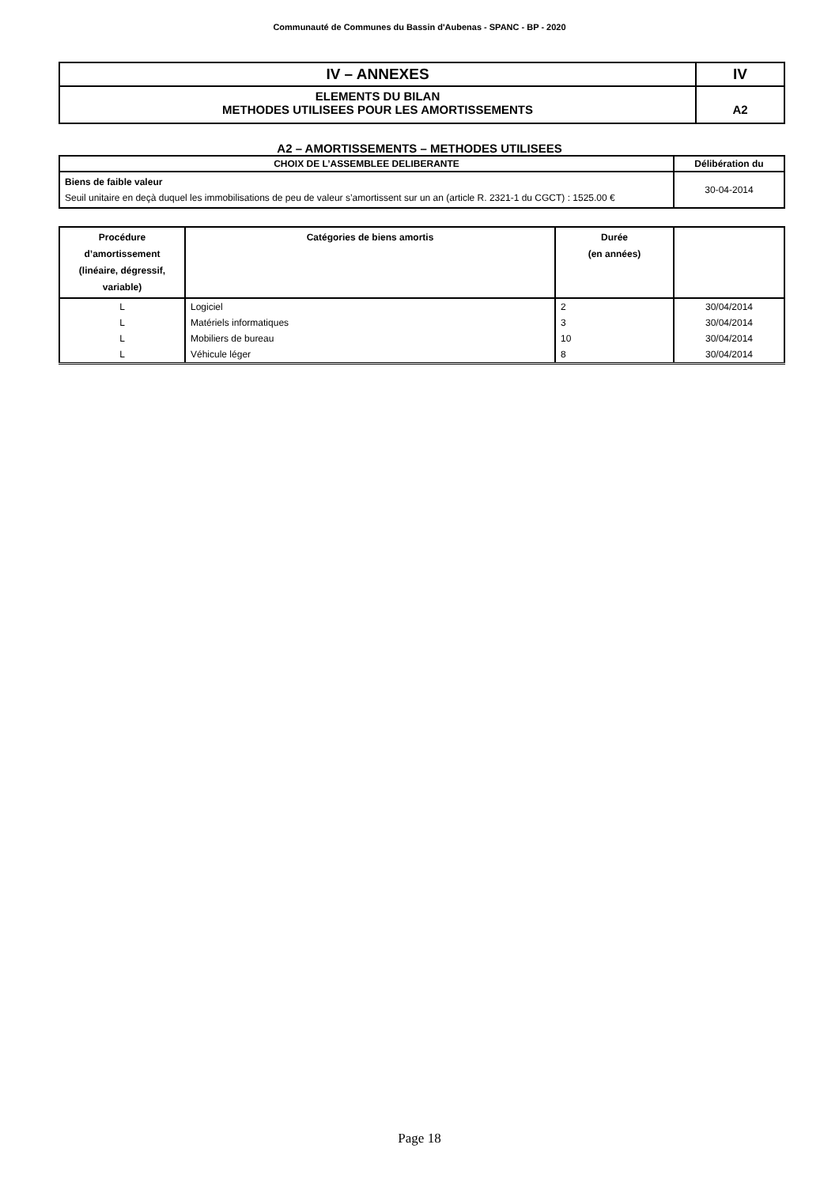Communauté de Communes du Bassin d'Aubenas - SPANC - BP - 2020
| IV – ANNEXES | IV |
| ELEMENTS DU BILAN METHODES UTILISEES POUR LES AMORTISSEMENTS | A2 |
A2 – AMORTISSEMENTS – METHODES UTILISEES
| CHOIX DE L’ASSEMBLEE DELIBERANTE | Délibération du |
| --- | --- |
| Biens de faible valeur Seuil unitaire en deçà duquel les immobilisations de peu de valeur s’amortissent sur un an (article R. 2321-1 du CGCT) : 1525.00 € | 30-04-2014 |
| Procédure d’amortissement (linéaire, dégressif, variable) | Catégories de biens amortis | Durée (en années) | |
| --- | --- | --- | --- |
| L | Logiciel | 2 | 30/04/2014 |
| L | Matériels informatiques | 3 | 30/04/2014 |
| L | Mobiliers de bureau | 10 | 30/04/2014 |
| L | Véhicule léger | 8 | 30/04/2014 |
Page 18